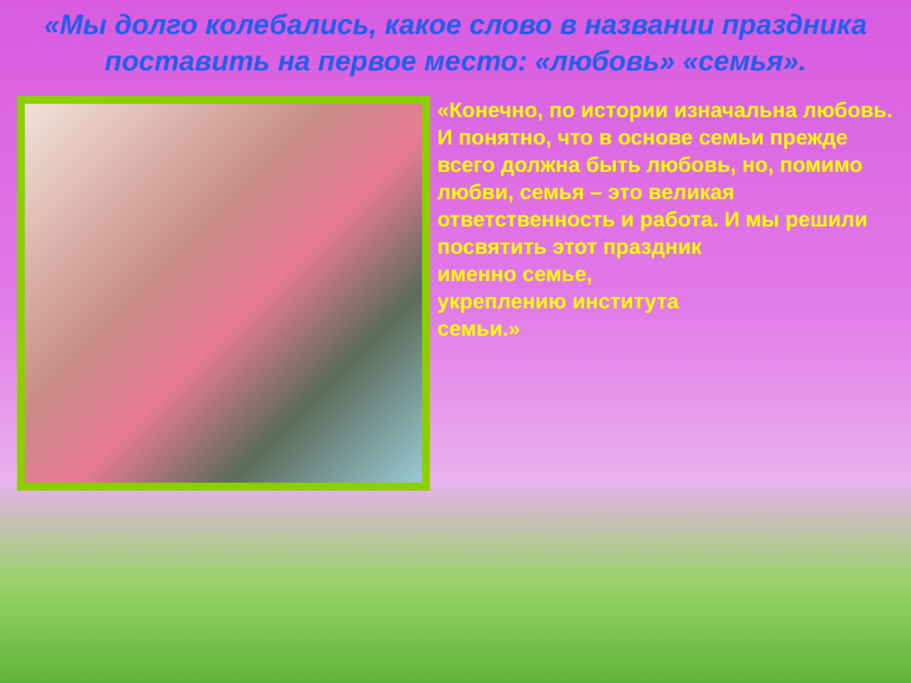«Мы долго колебались, какое слово в названии праздника поставить на первое место: «любовь» «семья».
«Конечно, по истории изначальна любовь. И понятно, что в основе семьи прежде всего должна быть любовь, но, помимо любви, семья – это великая ответственность и работа. И мы решили посвятить этот праздник
именно семье,
укреплению института
семьи.»